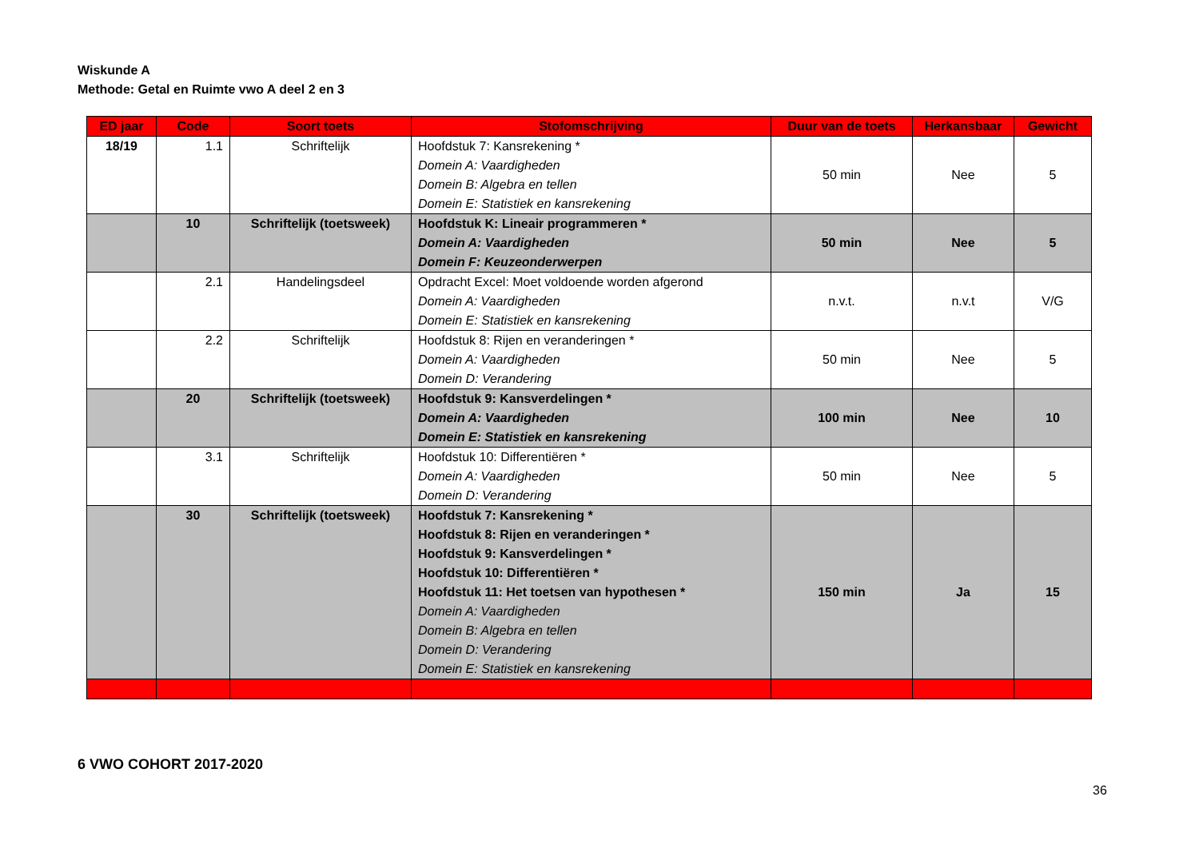Wiskunde A
Methode: Getal en Ruimte vwo A deel 2 en 3
| ED jaar | Code | Soort toets | Stofomschrijving | Duur van de toets | Herkansbaar | Gewicht |
| --- | --- | --- | --- | --- | --- | --- |
| 18/19 | 1.1 | Schriftelijk | Hoofdstuk 7: Kansrekening * Domein A: Vaardigheden Domein B: Algebra en tellen Domein E: Statistiek en kansrekening | 50 min | Nee | 5 |
| | 10 | Schriftelijk (toetsweek) | Hoofdstuk K: Lineair programmeren * Domein A: Vaardigheden Domein F: Keuzeonderwerpen | 50 min | Nee | 5 |
| | 2.1 | Handelingsdeel | Opdracht Excel: Moet voldoende worden afgerond Domein A: Vaardigheden Domein E: Statistiek en kansrekening | n.v.t. | n.v.t | V/G |
| | 2.2 | Schriftelijk | Hoofdstuk 8: Rijen en veranderingen * Domein A: Vaardigheden Domein D: Verandering | 50 min | Nee | 5 |
| | 20 | Schriftelijk (toetsweek) | Hoofdstuk 9: Kansverdelingen * Domein A: Vaardigheden Domein E: Statistiek en kansrekening | 100 min | Nee | 10 |
| | 3.1 | Schriftelijk | Hoofdstuk 10: Differentiëren * Domein A: Vaardigheden Domein D: Verandering | 50 min | Nee | 5 |
| | 30 | Schriftelijk (toetsweek) | Hoofdstuk 7: Kansrekening * Hoofdstuk 8: Rijen en veranderingen * Hoofdstuk 9: Kansverdelingen * Hoofdstuk 10: Differentiëren * Hoofdstuk 11: Het toetsen van hypothesen * Domein A: Vaardigheden Domein B: Algebra en tellen Domein D: Verandering Domein E: Statistiek en kansrekening | 150 min | Ja | 15 |
6 VWO COHORT 2017-2020
36